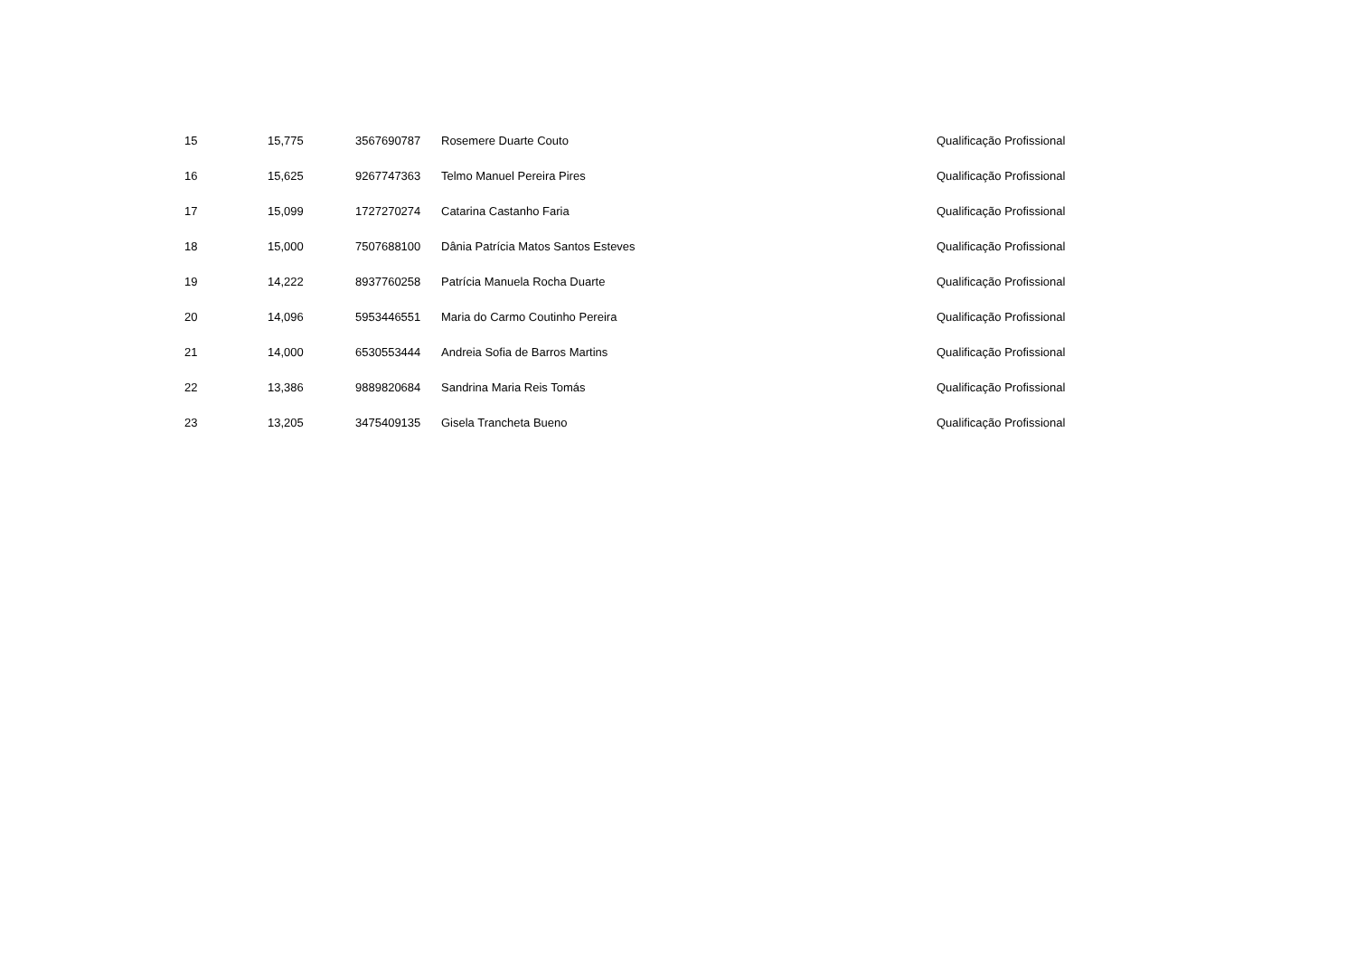| 15 | 15,775 | 3567690787 | Rosemere Duarte Couto | Qualificação Profissional |
| 16 | 15,625 | 9267747363 | Telmo Manuel Pereira Pires | Qualificação Profissional |
| 17 | 15,099 | 1727270274 | Catarina Castanho Faria | Qualificação Profissional |
| 18 | 15,000 | 7507688100 | Dânia Patrícia Matos Santos Esteves | Qualificação Profissional |
| 19 | 14,222 | 8937760258 | Patrícia Manuela Rocha Duarte | Qualificação Profissional |
| 20 | 14,096 | 5953446551 | Maria do Carmo Coutinho Pereira | Qualificação Profissional |
| 21 | 14,000 | 6530553444 | Andreia Sofia de Barros Martins | Qualificação Profissional |
| 22 | 13,386 | 9889820684 | Sandrina Maria Reis Tomás | Qualificação Profissional |
| 23 | 13,205 | 3475409135 | Gisela Trancheta Bueno | Qualificação Profissional |